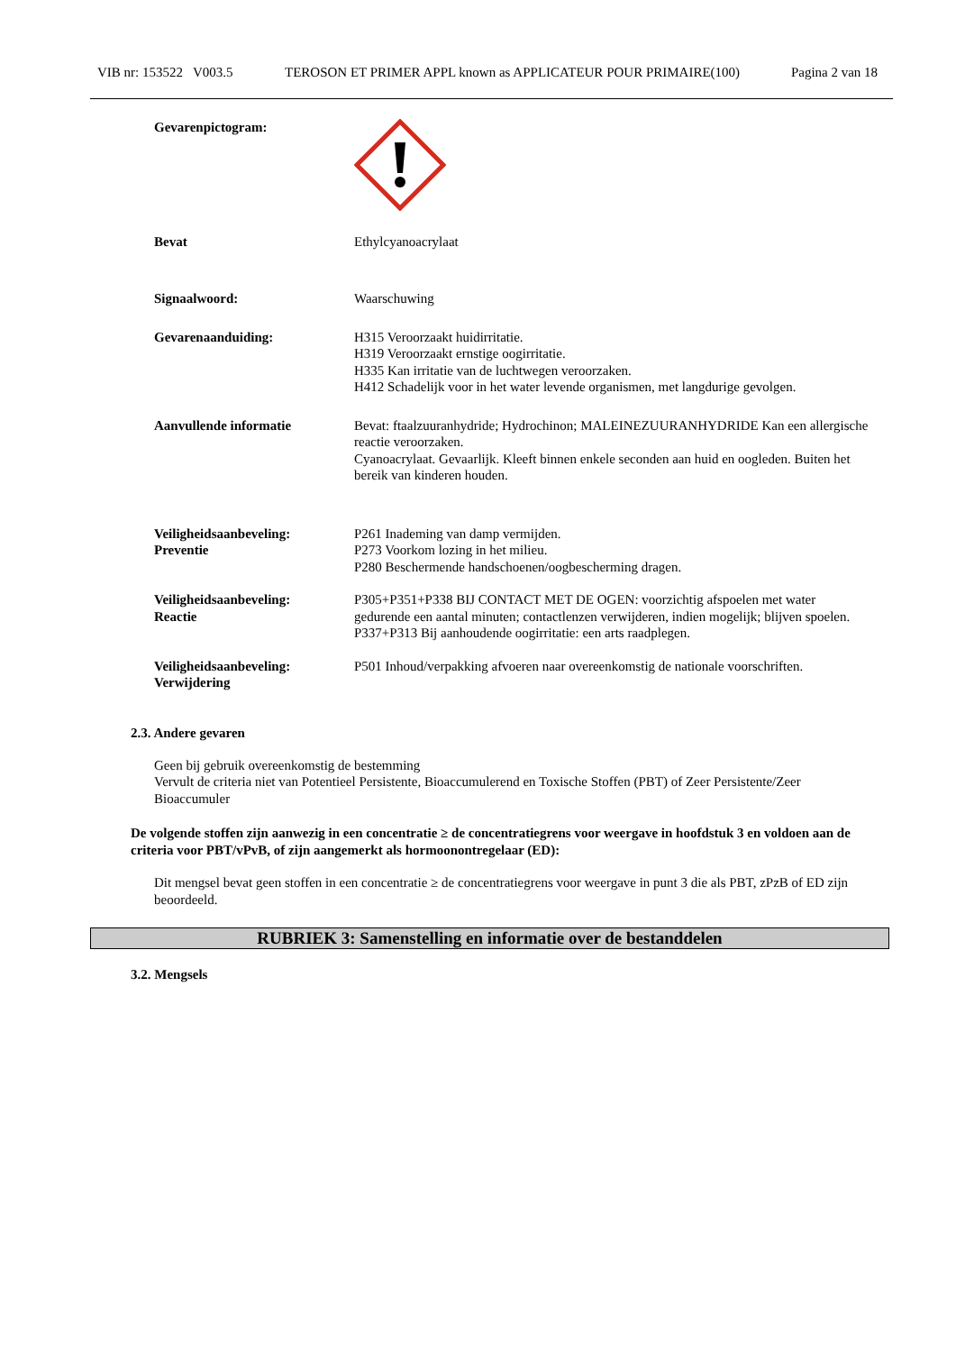VIB nr: 153522 V003.5 TEROSON ET PRIMER APPL known as APPLICATEUR POUR PRIMAIRE(100) Pagina 2 van 18
Gevarenpictogram:
Bevat Ethylcyanoacrylaat
Signaalwoord: Waarschuwing
Gevarenaanduiding: H315 Veroorzaakt huidirritatie.
H319 Veroorzaakt ernstige oogirritatie.
H335 Kan irritatie van de luchtwegen veroorzaken.
H412 Schadelijk voor in het water levende organismen, met langdurige gevolgen.
Aanvullende informatie Bevat: ftaalzuuranhydride; Hydrochinon; MALEINEZUURANHYDRIDE Kan een allergische reactie veroorzaken.
Cyanoacrylaat. Gevaarlijk. Kleeft binnen enkele seconden aan huid en oogleden. Buiten het bereik van kinderen houden.
Veiligheidsaanbeveling:
Preventie
P261 Inademing van damp vermijden.
P273 Voorkom lozing in het milieu.
P280 Beschermende handschoenen/oogbescherming dragen.
Veiligheidsaanbeveling:
Reactie
P305+P351+P338 BIJ CONTACT MET DE OGEN: voorzichtig afspoelen met water gedurende een aantal minuten; contactlenzen verwijderen, indien mogelijk; blijven spoelen.
P337+P313 Bij aanhoudende oogirritatie: een arts raadplegen.
Veiligheidsaanbeveling:
Verwijdering
P501 Inhoud/verpakking afvoeren naar overeenkomstig de nationale voorschriften.
2.3. Andere gevaren
Geen bij gebruik overeenkomstig de bestemming
Vervult de criteria niet van Potentieel Persistente, Bioaccumulerend en Toxische Stoffen (PBT) of Zeer Persistente/Zeer Bioaccumuler
De volgende stoffen zijn aanwezig in een concentratie ≥ de concentratiegrens voor weergave in hoofdstuk 3 en voldoen aan de criteria voor PBT/vPvB, of zijn aangemerkt als hormoonontregelaar (ED):
Dit mengsel bevat geen stoffen in een concentratie ≥ de concentratiegrens voor weergave in punt 3 die als PBT, zPzB of ED zijn beoordeeld.
RUBRIEK 3: Samenstelling en informatie over de bestanddelen
3.2. Mengsels